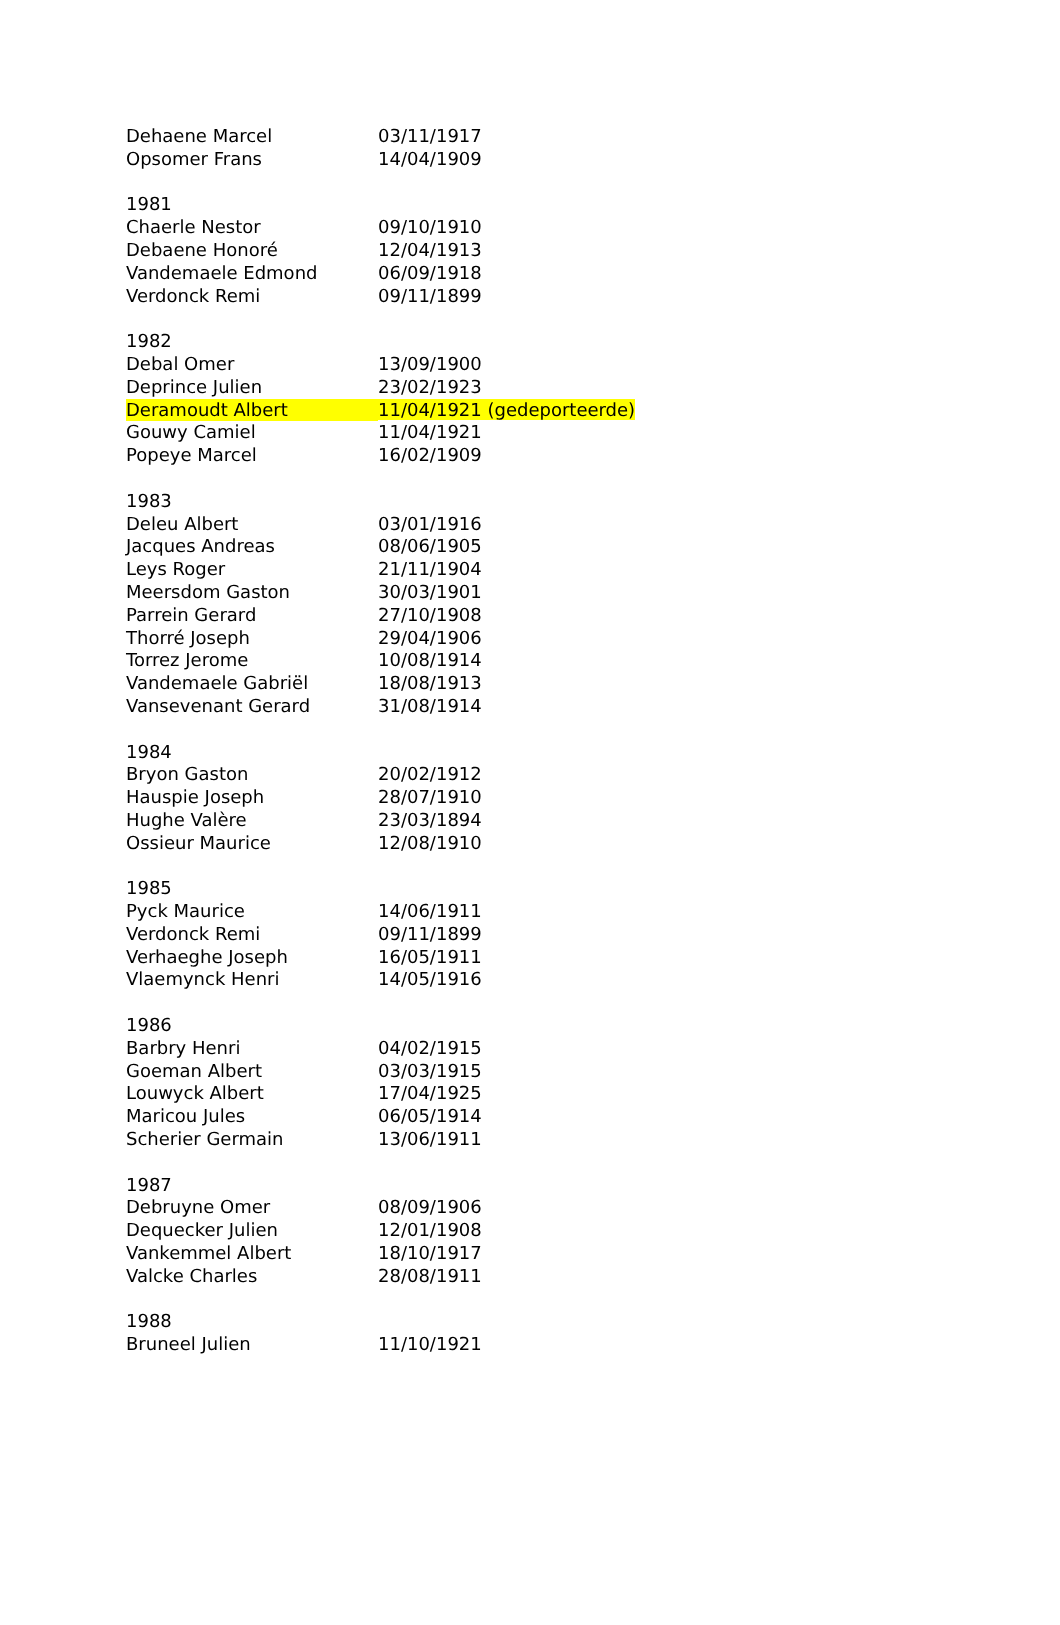| Dehaene Marcel | 03/11/1917 |
| Opsomer Frans | 14/04/1909 |
| 1981 | |
| Chaerle Nestor | 09/10/1910 |
| Debaene Honoré | 12/04/1913 |
| Vandemaele Edmond | 06/09/1918 |
| Verdonck Remi | 09/11/1899 |
| 1982 | |
| Debal Omer | 13/09/1900 |
| Deprince Julien | 23/02/1923 |
| Deramoudt Albert | 11/04/1921 (gedeporteerde) |
| Gouwy Camiel | 11/04/1921 |
| Popeye Marcel | 16/02/1909 |
| 1983 | |
| Deleu Albert | 03/01/1916 |
| Jacques Andreas | 08/06/1905 |
| Leys Roger | 21/11/1904 |
| Meersdom Gaston | 30/03/1901 |
| Parrein Gerard | 27/10/1908 |
| Thorré Joseph | 29/04/1906 |
| Torrez Jerome | 10/08/1914 |
| Vandemaele Gabriël | 18/08/1913 |
| Vansevenant Gerard | 31/08/1914 |
| 1984 | |
| Bryon Gaston | 20/02/1912 |
| Hauspie Joseph | 28/07/1910 |
| Hughe Valère | 23/03/1894 |
| Ossieur Maurice | 12/08/1910 |
| 1985 | |
| Pyck Maurice | 14/06/1911 |
| Verdonck Remi | 09/11/1899 |
| Verhaeghe Joseph | 16/05/1911 |
| Vlaemynck Henri | 14/05/1916 |
| 1986 | |
| Barbry Henri | 04/02/1915 |
| Goeman Albert | 03/03/1915 |
| Louwyck Albert | 17/04/1925 |
| Maricou Jules | 06/05/1914 |
| Scherier Germain | 13/06/1911 |
| 1987 | |
| Debruyne Omer | 08/09/1906 |
| Dequecker Julien | 12/01/1908 |
| Vankemmel Albert | 18/10/1917 |
| Valcke Charles | 28/08/1911 |
| 1988 | |
| Bruneel Julien | 11/10/1921 |